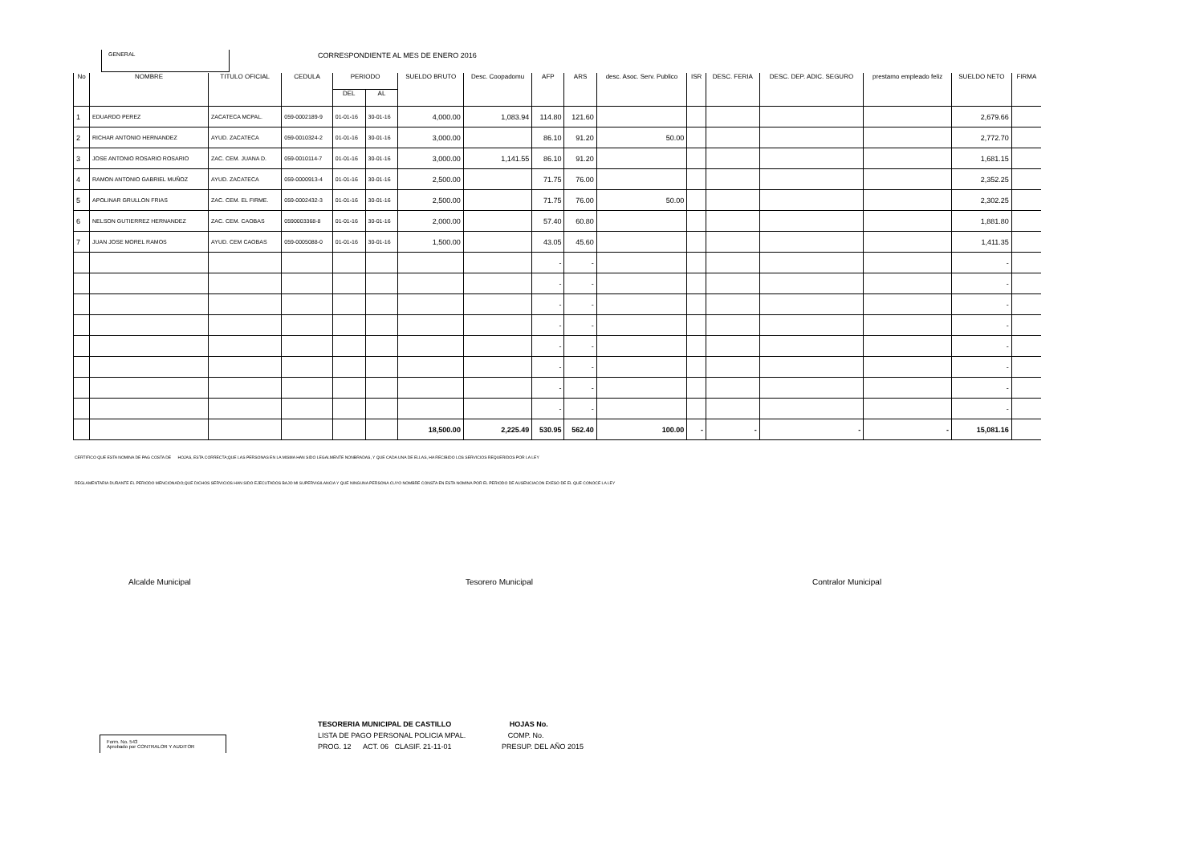GENERAL
CORRESPONDIENTE AL MES DE ENERO 2016
| No | NOMBRE | TITULO OFICIAL | CEDULA | PERIODO | | SUELDO BRUTO | Desc. Coopadomu | AFP | ARS | desc. Asoc. Serv. Publico | ISR | DESC. FERIA | DESC. DEP. ADIC. SEGURO | prestamo empleado feliz | SUELDO NETO | FIRMA |
| --- | --- | --- | --- | --- | --- | --- | --- | --- | --- | --- | --- | --- | --- | --- | --- | --- |
| | | | | DEL | AL | | | | | | | | | | | |
| 1 | EDUARDO PEREZ | ZACATECA MCPAL. | 059-0002189-9 | 01-01-16 | 30-01-16 | 4,000.00 | 1,083.94 | 114.80 | 121.60 | | | | | | 2,679.66 | |
| 2 | RICHAR ANTONIO HERNANDEZ | AYUD. ZACATECA | 059-0010324-2 | 01-01-16 | 30-01-16 | 3,000.00 | | 86.10 | 91.20 | 50.00 | | | | | 2,772.70 | |
| 3 | JOSE ANTONIO ROSARIO ROSARIO | ZAC. CEM. JUANA D. | 059-0010114-7 | 01-01-16 | 30-01-16 | 3,000.00 | 1,141.55 | 86.10 | 91.20 | | | | | | 1,681.15 | |
| 4 | RAMON ANTONIO GABRIEL MUÑOZ | AYUD. ZACATECA | 059-0000913-4 | 01-01-16 | 30-01-16 | 2,500.00 | | 71.75 | 76.00 | | | | | | 2,352.25 | |
| 5 | APOLINAR GRULLON FRIAS | ZAC. CEM. EL FIRME. | 059-0002432-3 | 01-01-16 | 30-01-16 | 2,500.00 | | 71.75 | 76.00 | 50.00 | | | | | 2,302.25 | |
| 6 | NELSON GUTIERREZ HERNANDEZ | ZAC. CEM. CAOBAS | 0590003368-8 | 01-01-16 | 30-01-16 | 2,000.00 | | 57.40 | 60.80 | | | | | | 1,881.80 | |
| 7 | JUAN JOSE MOREL RAMOS | AYUD. CEM CAOBAS | 059-0005088-0 | 01-01-16 | 30-01-16 | 1,500.00 | | 43.05 | 45.60 | | | | | | 1,411.35 | |
| | | | | | | | | - | - | | | | | | - | |
| | | | | | | | | - | - | | | | | | - | |
| | | | | | | | | - | - | | | | | | - | |
| | | | | | | | | - | - | | | | | | - | |
| | | | | | | | | - | - | | | | | | - | |
| | | | | | | | | - | - | | | | | | - | |
| | | | | | | | | - | - | | | | | | - | |
| | | | | | | | | - | - | | | | | | - | |
| | | | | | | 18,500.00 | 2,225.49 | 530.95 | 562.40 | 100.00 | - | - | - | - | 15,081.16 | |
CERTIFICO QUE ESTA NOMINA DE PAG COSTA DE HOJAS, ESTA CORRECTA;QUE LAS PERSONAS EN LA MISMA HAN SIDO LEGALMENTE NONBRADAS, Y QUE CADA UNA DE ELLAS, HA RECIBIDO LOS SERVICIOS REQUERIDOS POR LA LEY
REGLAMENTARIA DURANTE EL PERIODO MENCIONADO;QUE DICHOS SERVICIOS HAN SIDO EJECUTADOS BAJO MI SUPERVIGILANCIA Y QUE NINGUNA PERSONA CUYO NOMBRE CONSTA EN ESTA NOMINA POR EL PERIODO DE AUSENCIACON EXESO DE EL QUE CONOCE LA LEY
Alcalde Municipal Tesorero Municipal Contralor Municipal
Form. No. 543
Aprobado por CONTRALOR Y AUDITOR
TESORERIA MUNICIPAL DE CASTILLO HOJAS No.
LISTA DE PAGO PERSONAL POLICIA MPAL. COMP. No.
PROG. 12 ACT. 06 CLASIF. 21-11-01 PRESUP. DEL AÑO 2015